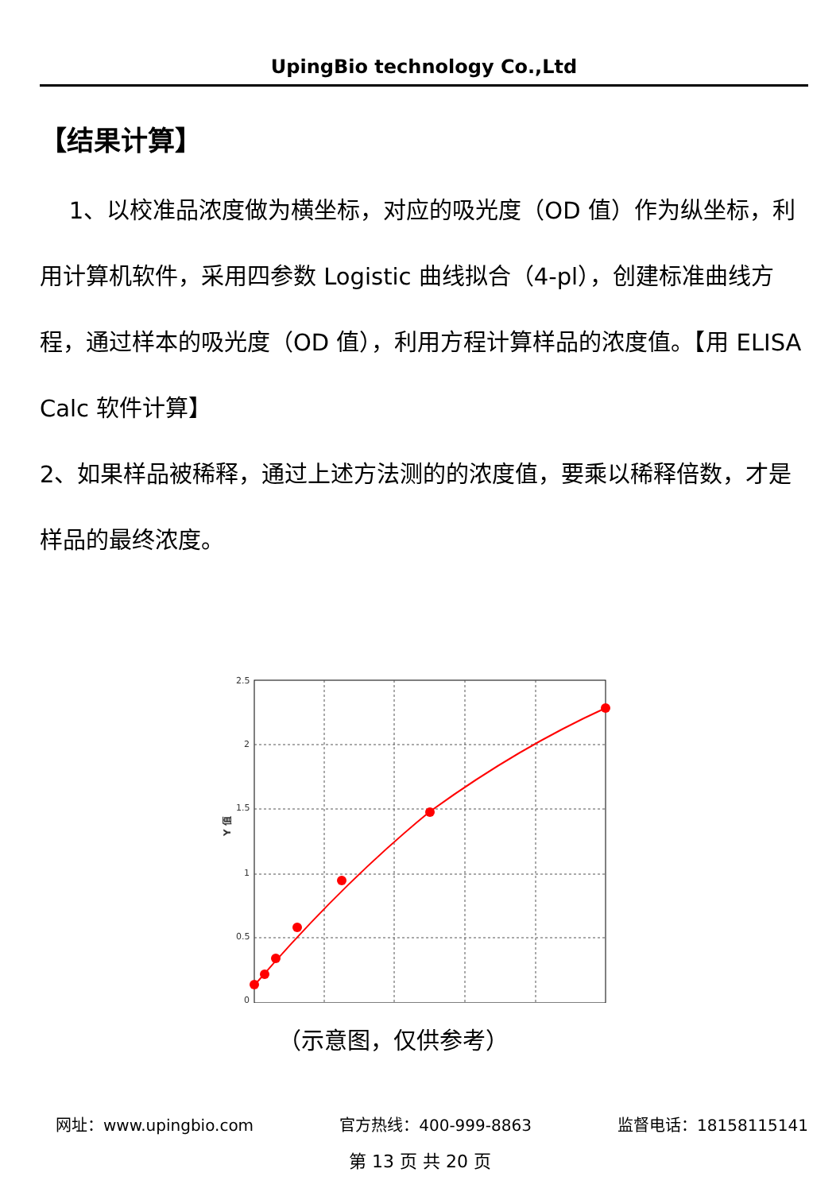UpingBio technology Co.,Ltd
【结果计算】
1、以校准品浓度做为横坐标，对应的吸光度（OD 值）作为纵坐标，利用计算机软件，采用四参数 Logistic 曲线拟合（4-pl），创建标准曲线方程，通过样本的吸光度（OD 值），利用方程计算样品的浓度值。【用 ELISA Calc 软件计算】
2、如果样品被稀释，通过上述方法测的的浓度值，要乘以稀释倍数，才是样品的最终浓度。
2.5
2
1.5
1
0.5
0
Y 值
（示意图，仅供参考）
网址：www.upingbio.com 官方热线：400-999-8863 监督电话：18158115141
第 13 页 共 20 页